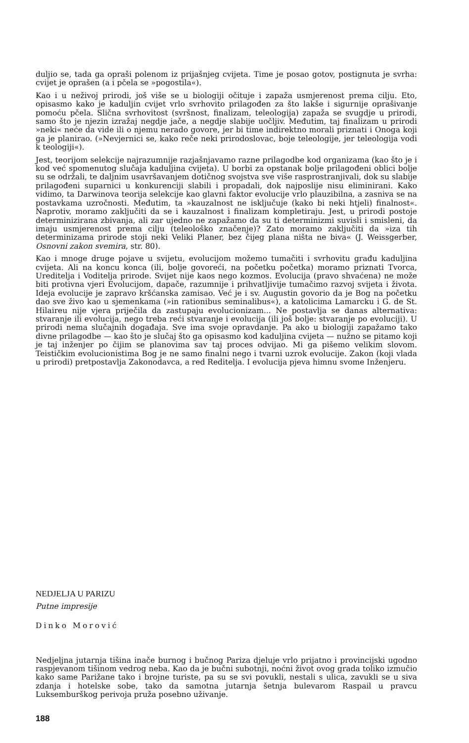duljio se, tada ga opraši polenom iz prijašnjeg cvijeta. Time je posao gotov, postignuta je svrha: cvijet je oprašen (a i pčela se »pogostila«).
Kao i u neživoj prirodi, još više se u biologiji očituje i zapaža usmjerenost prema cilju. Eto, opisasmo kako je kaduljin cvijet vrlo svrhovito prilagođen za što lakše i sigurnije oprašivanje pomoću pčela. Slična svrhovitost (svršnost, finalizam, teleologija) zapaža se svugdje u prirodi, samo što je njezin izražaj negdje jače, a negdje slabije uočljiv. Međutim, taj finalizam u prirodi »neki« neće da vide ili o njemu nerado govore, jer bi time indirektno morali priznati i Onoga koji ga je planirao. (»Nevjernici se, kako reče neki prirodoslovac, boje teleologije, jer teleologija vodi k teologiji«).
Jest, teorijom selekcije najrazumnije razjašnjavamo razne prilagodbe kod organizama (kao što je i kod već spomenutog slučaja kaduljina cvijeta). U borbi za opstanak bolje prilagođeni oblici bolje su se održali, te daljnim usavršavanjem dotičnog svojstva sve više rasprostranjivali, dok su slabije prilagođeni suparnici u konkurenciji slabili i propadali, dok najposlije nisu eliminirani. Kako vidimo, ta Darwinova teorija selekcije kao glavni faktor evolucije vrlo plauzibilna, a zasniva se na postavkama uzročnosti. Međutim, ta »kauzalnost ne isključuje (kako bi neki htjeli) finalnost«. Naprotiv, moramo zaključiti da se i kauzalnost i finalizam kompletiraju. Jest, u prirodi postoje determinizirana zbivanja, ali zar ujedno ne zapažamo da su ti determinizmi suvisli i smisleni, da imaju usmjerenost prema cilju (teleološko značenje)? Zato moramo zaključiti da »iza tih determinizama prirode stoji neki Veliki Planer, bez čijeg plana ništa ne biva« (J. Weissgerber, Osnovni zakon svemira, str. 80).
Kao i mnoge druge pojave u svijetu, evolucijom možemo tumačiti i svrhovitu građu kaduljina cvijeta. Ali na koncu konca (ili, bolje govoreći, na početku početka) moramo priznati Tvorca, Ureditelja i Voditelja prirode. Svijet nije kaos nego kozmos. Evolucija (pravo shvaćena) ne može biti protivna vjeri Evolucijom, dapače, razumnije i prihvatljivije tumačimo razvoj svijeta i života. Ideja evolucije je zapravo kršćanska zamisao. Već je i sv. Augustin govorio da je Bog na početku dao sve živo kao u sjemenkama (»in rationibus seminalibus«), a katolicima Lamarcku i G. de St. Hilaireu nije vjera priječila da zastupaju evolucionizam... Ne postavlja se danas alternativa: stvaranje ili evolucija, nego treba reći stvaranje i evolucija (ili još bolje: stvaranje po evoluciji). U prirodi nema slučajnih događaja. Sve ima svoje opravdanje. Pa ako u biologiji zapažamo tako divne prilagodbe — kao što je slučaj što ga opisasmo kod kaduljina cvijeta — nužno se pitamo koji je taj inženjer po čijim se planovima sav taj proces odvijao. Mi ga pišemo velikim slovom. Teističkim evolucionistima Bog je ne samo finalni nego i tvarni uzrok evolucije. Zakon (koji vlada u prirodi) pretpostavlja Zakonodavca, a red Reditelja. I evolucija pjeva himnu svome Inženjeru.
NEDJELJA U PARIZU
Putne impresije
Dinko Morović
Nedjeljna jutarnja tišina inače burnog i bučnog Pariza djeluje vrlo prijatno i provincijski ugodno raspjevanom tišinom vedrog neba. Kao da je bučni subotnji, noćni život ovog grada toliko izmučio kako same Parižane tako i brojne turiste, pa su se svi povukli, nestali s ulica, zavukli se u siva zdanja i hotelske sobe, tako da samotna jutarnja šetnja bulevarom Raspail u pravcu Luksemburškog perivoja pruža posebno uživanje.
188